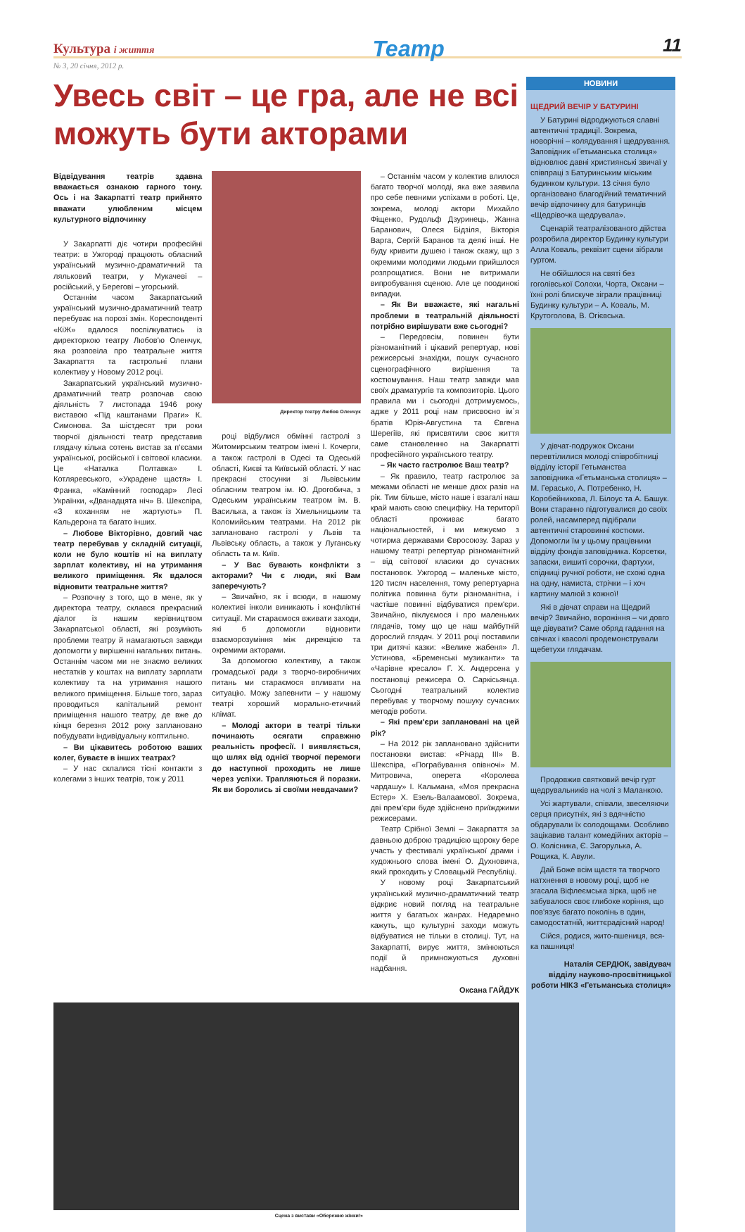Культура і життя Театр 11
№ 3, 20 січня, 2012 р.
Увесь світ – це гра, але не всі можуть бути акторами
Відвідування театрів здавна вважається ознакою гарного тону. Ось і на Закарпатті театр прийнято вважати улюбленим місцем культурного відпочинку
У Закарпатті діє чотири професійні театри: в Ужгороді працюють обласний український музично-драматичний та ляльковий театри, у Мукачеві – російський, у Берегові – угорський.
Останнім часом Закарпатський український музично-драматичний театр перебуває на порозі змін. Кореспонденті «КіЖ» вдалося поспілкуватись із директоркою театру Любов'ю Оленчук, яка розповіла про театральне життя Закарпаття та гастрольні плани колективу у Новому 2012 році.
Закарпатський український музично-драматичний театр розпочав свою діяльність 7 листопада 1946 року виставою «Під каштанами Праги» К. Симонова. За шістдесят три роки творчої діяльності театр представив глядачу кілька сотень вистав за п'єсами української, російської і світової класики. Це «Наталка Полтавка» І. Котляревського, «Украдене щастя» І. Франка, «Камінний господар» Лесі Українки, «Дванадцята ніч» В. Шекспіра, «З коханням не жартують» П. Кальдерона та багато інших.
– Любове Вікторівно, довгий час театр перебував у складній ситуації, коли не було коштів ні на виплату зарплат колективу, ні на утримання великого приміщення. Як вдалося відновити театральне життя?
– Розпочну з того, що в мене, як у директора театру, склався прекрасний діалог із нашим керівництвом Закарпатської області, які розуміють проблеми театру й намагаються завжди допомогти у вирішенні нагальних питань. Останнім часом ми не знаємо великих нестатків у коштах на виплату зарплати колективу та на утримання нашого великого приміщення. Більше того, зараз проводиться капітальний ремонт приміщення нашого театру, де вже до кінця березня 2012 року заплановано побудувати індивідуальну коптильню.
– Ви цікавитесь роботою ваших колег, буваєте в інших театрах?
– У нас склалися тісні контакти з колегами з інших театрів, тож у 2011
Директор театру Любов Оленчук
році відбулися обмінні гастролі з Житомирським театром імені І. Кочерги, а також гастролі в Одесі та Одеській області, Києві та Київській області. У нас прекрасні стосунки зі Львівським обласним театром ім. Ю. Дрогобича, з Одеським українським театром ім. В. Василька, а також із Хмельницьким та Коломийським театрами. На 2012 рік заплановано гастролі у Львів та Львівську область, а також у Луганську область та м. Київ.
– У Вас бувають конфлікти з акторами? Чи є люди, які Вам заперечують?
– Звичайно, як і всюди, в нашому колективі інколи виникають і конфліктні ситуації. Ми стараємося вживати заходи, які б допомогли відновити взаєморозуміння між дирекцією та окремими акторами.
За допомогою колективу, а також громадської ради з творчо-виробничих питань ми стараємося впливати на ситуацію. Можу запевнити – у нашому театрі хороший морально-етичний клімат.
– Молоді актори в театрі тільки починають осягати справжню реальність професії. І виявляється, що шлях від однієї творчої перемоги до наступної проходить не лише через успіхи. Трапляються й поразки. Як ви боролись зі своїми невдачами?
– Останнім часом у колектив влилося багато творчої молоді, яка вже заявила про себе певними успіхами в роботі. Це, зокрема, молоді актори Михайло Фіщенко, Рудольф Дзуринець, Жанна Баранович, Олеся Бідзіля, Вікторія Варга, Сергій Баранов та деякі інші. Не буду кривити душею і також скажу, що з окремими молодими людьми прийшлося розпрощатися. Вони не витримали випробування сценою. Але це поодинокі випадки.
– Як Ви вважаєте, які нагальні проблеми в театральній діяльності потрібно вирішувати вже сьогодні?
– Передовсім, повинен бути різноманітний і цікавий репертуар, нові режисерські знахідки, пошук сучасного сценографічного вирішення та костюмування. Наш театр завжди мав своїх драматургів та композиторів. Цього правила ми і сьогодні дотримуємось, адже у 2011 році нам присвоєно ім`я братів Юрія-Августина та Євгена Шерегіїв, які присвятили своє життя саме становленню на Закарпатті професійного українського театру.
– Як часто гастролює Ваш театр?
– Як правило, театр гастролює за межами області не менше двох разів на рік. Тим більше, місто наше і взагалі наш край мають свою специфіку. На території області проживає багато національностей, і ми межуємо з чотирма державами Євросоюзу. Зараз у нашому театрі репертуар різноманітний – від світової класики до сучасних постановок. Ужгород – маленьке місто, 120 тисяч населення, тому репертуарна політика повинна бути різноманітна, і частіше повинні відбуватися прем'єри. Звичайно, піклуємося і про маленьких глядачів, тому що це наш майбутній дорослий глядач. У 2011 році поставили три дитячі казки: «Велике жабеня» Л. Устинова, «Бременські музиканти» та «Чарівне кресало» Г. Х. Андерсена у постановці режисера О. Саркісьянца. Сьогодні театральний колектив перебуває у творчому пошуку сучасних методів роботи.
– Які прем'єри заплановані на цей рік?
– На 2012 рік заплановано здійснити постановки вистав: «Річард ІІІ» В. Шекспіра, «Пограбування опівночі» М. Митровича, оперета «Королева чардашу» І. Кальмана, «Моя прекрасна Естер» Х. Езель-Валаамової. Зокрема, дві прем'єри буде здійснено приїжджими режисерами.
Театр Срібної Землі – Закарпаття за давньою доброю традицією щороку бере участь у фестивалі української драми і художнього слова імені О. Духновича, який проходить у Словацькій Республіці.
У новому році Закарпатський український музично-драматичний театр відкриє новий погляд на театральне життя у багатьох жанрах. Недаремно кажуть, що культурні заходи можуть відбуватися не тільки в столиці. Тут, на Закарпатті, вирує життя, змінюються події й примножуються духовні надбання.
Оксана ГАЙДУК
Сцена з вистави «Обережно жінки!»
НОВИНИ
ЩЕДРИЙ ВЕЧІР У БАТУРИНІ
У Батурині відроджуються славні автентичні традиції. Зокрема, новорічні – колядування і щедрування. Заповідник «Гетьманська столиця» відновлює давні християнські звичаї у співпраці з Батуринським міським будинком культури. 13 січня було організовано благодійний тематичний вечір відпочинку для батуринців «Щедрівочка щедрувала».
Сценарій театралізованого дійства розробила директор Будинку культури Алла Коваль, реквізит сцени зібрали гуртом.
Не обійшлося на святі без гоголівської Солохи, Чорта, Оксани – їхні ролі блискуче зіграли працівниці Будинку культури – А. Коваль, М. Крутоголова, В. Огієвська.
У дівчат-подружок Оксани перевтілилися молоді співробітниці відділу історії Гетьманства заповідника «Гетьманська столиця» – М. Герасько, А. Потребенко, Н. Коробейникова, Л. Білоус та А. Башук. Вони старанно підготувалися до своїх ролей, насамперед підібрали автентичні старовинні костюми. Допомогли їм у цьому працівники відділу фондів заповідника. Корсетки, запаски, вишиті сорочки, фартухи, спідниці ручної роботи, не схожі одна на одну, намиста, стрічки – і хоч картину малюй з кожної!
Які в дівчат справи на Щедрий вечір? Звичайно, ворожіння – чи довго ще дівувати? Саме обряд гадання на свічках і квасолі продемонстрували щебетухи глядачам.
Продовжив святковий вечір гурт щедрувальників на чолі з Маланкою.
Усі жартували, співали, звеселяючи серця присутніх, які з вдячністю обдарували їх солодощами. Особливо зацікавив талант комедійних акторів – О. Колісника, Є. Загорулька, А. Рощика, К. Авули.
Дай Боже всім щастя та творчого натхнення в новому році, щоб не згасала Віфлеємська зірка, щоб не забувалося своє глибоке коріння, що пов'язує багато поколінь в один, самодостатній, життєрадісний народ!
Сійся, родися, жито-пшениця, вся-ка пашниця!
Наталія СЕРДЮК, завідувач відділу науково-просвітницької роботи НІКЗ «Гетьманська столиця»